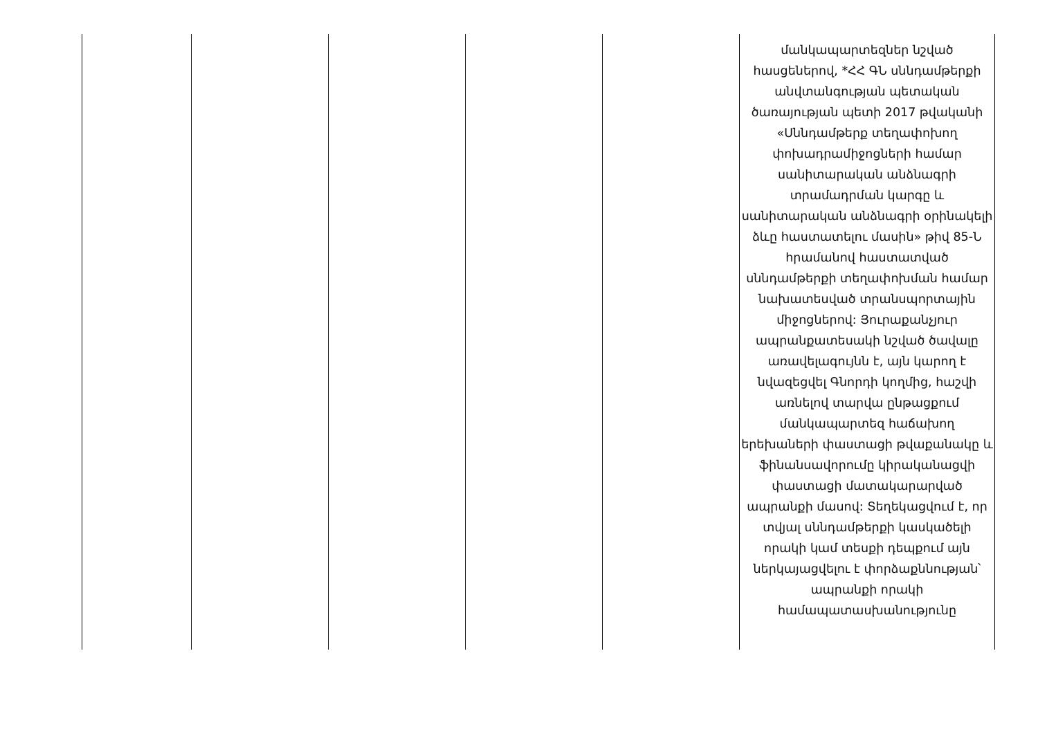| | | | | | մանկապարտեզներ նշված հասցեներով, *ՀՀ ԳՆ սննդամթերքի անվտանգության պետական ծառայության պետի 2017 թվականի «Սննդամթերք տեղափոխող փոխադրամիջոցների համար սանիտարական անձնագրի տրամադրման կարգը և սանիտարական անձնագրի օրինակելի ձևը հաստատելու մասին» թիվ 85-Ն հրամանով հաստատված սննդամթերքի տեղափոխման համար նախատեսված տրանսպորտային միջոցներով: Յուրաքանչյուր ապրանքատեսակի նշված ծավալը առավելագույնն է, այն կարող է նվազեցվել Գնորդի կողմից, հաշվի առնելով տարվա ընթացքում մանկապարտեզ հաճախող երեխաների փաստացի թվաքանակը և ֆինանսավորումը կիրականացվի փաստացի մատակարարված ապրանքի մասով: Տեղեկացվում է, որ տվյալ սննդամթերքի կասկածելի որակի կամ տեսքի դեպքում այն ներկայացվելու է փորձաքննության՝ ապրանքի որակի համապատասխանությունը |